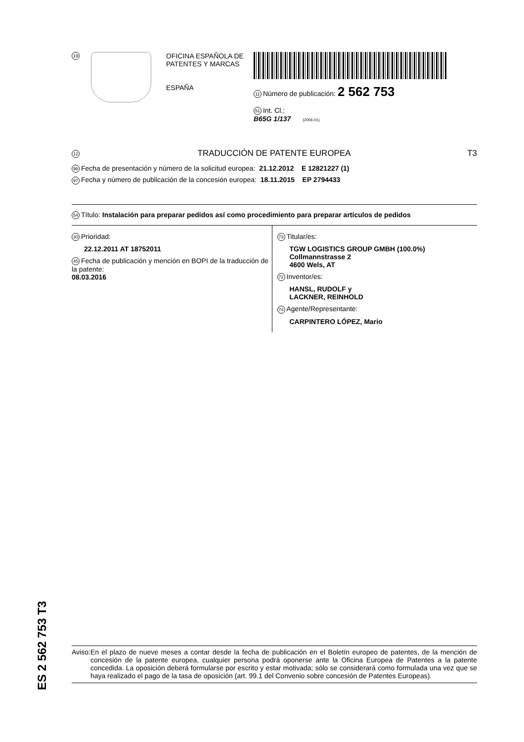19
OFICINA ESPAÑOLA DE
PATENTES Y MARCAS
ESPAÑA
11 Número de publicación: 2 562 753
51 Int. Cl.:
B65G 1/137 (2006.01)
12 TRADUCCIÓN DE PATENTE EUROPEA T3
96 Fecha de presentación y número de la solicitud europea: 21.12.2012 E 12821227 (1)
97 Fecha y número de publicación de la concesión europea: 18.11.2015 EP 2794433
54 Título: Instalación para preparar pedidos así como procedimiento para preparar artículos de pedidos
30 Prioridad:
22.12.2011 AT 18752011
45 Fecha de publicación y mención en BOPI de la traducción de la patente:
08.03.2016
73 Titular/es:
TGW LOGISTICS GROUP GMBH (100.0%)
Collmannstrasse 2
4600 Wels, AT
72 Inventor/es:
HANSL, RUDOLF y
LACKNER, REINHOLD
74 Agente/Representante:
CARPINTERO LÓPEZ, Mario
ES 2 562 753 T3
Aviso: En el plazo de nueve meses a contar desde la fecha de publicación en el Boletín europeo de patentes, de la mención de concesión de la patente europea, cualquier persona podrá oponerse ante la Oficina Europea de Patentes a la patente concedida. La oposición deberá formularse por escrito y estar motivada; sólo se considerará como formulada una vez que se haya realizado el pago de la tasa de oposición (art. 99.1 del Convenio sobre concesión de Patentes Europeas).